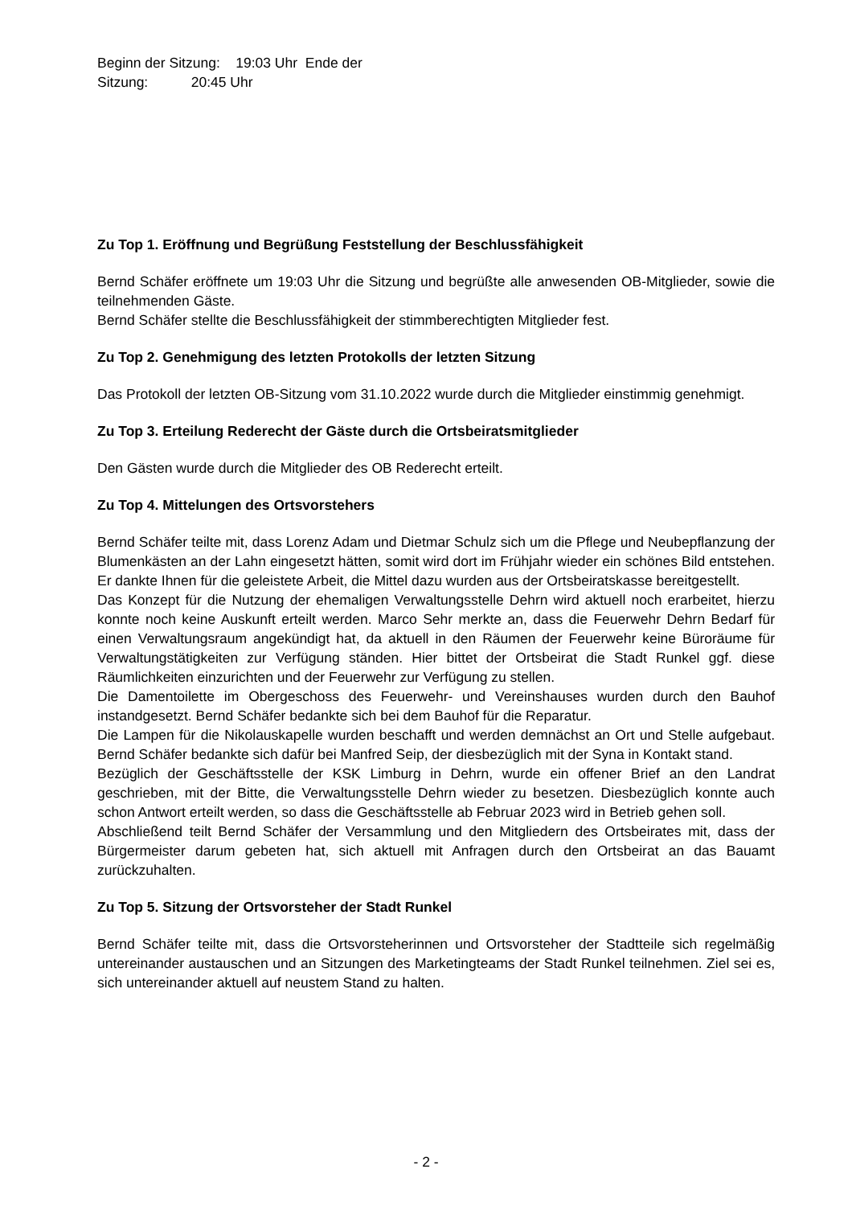Beginn der Sitzung: 19:03 Uhr Ende der
Sitzung: 20:45 Uhr
Zu Top 1. Eröffnung und Begrüßung Feststellung der Beschlussfähigkeit
Bernd Schäfer eröffnete um 19:03 Uhr die Sitzung und begrüßte alle anwesenden OB-Mitglieder, sowie die teilnehmenden Gäste.
Bernd Schäfer stellte die Beschlussfähigkeit der stimmberechtigten Mitglieder fest.
Zu Top 2. Genehmigung des letzten Protokolls der letzten Sitzung
Das Protokoll der letzten OB-Sitzung vom 31.10.2022 wurde durch die Mitglieder einstimmig genehmigt.
Zu Top 3. Erteilung Rederecht der Gäste durch die Ortsbeiratsmitglieder
Den Gästen wurde durch die Mitglieder des OB Rederecht erteilt.
Zu Top 4. Mittelungen des Ortsvorstehers
Bernd Schäfer teilte mit, dass Lorenz Adam und Dietmar Schulz sich um die Pflege und Neubepflanzung der Blumenkästen an der Lahn eingesetzt hätten, somit wird dort im Frühjahr wieder ein schönes Bild entstehen. Er dankte Ihnen für die geleistete Arbeit, die Mittel dazu wurden aus der Ortsbeiratskasse bereitgestellt.
Das Konzept für die Nutzung der ehemaligen Verwaltungsstelle Dehrn wird aktuell noch erarbeitet, hierzu konnte noch keine Auskunft erteilt werden. Marco Sehr merkte an, dass die Feuerwehr Dehrn Bedarf für einen Verwaltungsraum angekündigt hat, da aktuell in den Räumen der Feuerwehr keine Büroräume für Verwaltungstätigkeiten zur Verfügung ständen. Hier bittet der Ortsbeirat die Stadt Runkel ggf. diese Räumlichkeiten einzurichten und der Feuerwehr zur Verfügung zu stellen.
Die Damentoilette im Obergeschoss des Feuerwehr- und Vereinshauses wurden durch den Bauhof instandgesetzt. Bernd Schäfer bedankte sich bei dem Bauhof für die Reparatur.
Die Lampen für die Nikolauskapelle wurden beschafft und werden demnächst an Ort und Stelle aufgebaut. Bernd Schäfer bedankte sich dafür bei Manfred Seip, der diesbezüglich mit der Syna in Kontakt stand.
Bezüglich der Geschäftsstelle der KSK Limburg in Dehrn, wurde ein offener Brief an den Landrat geschrieben, mit der Bitte, die Verwaltungsstelle Dehrn wieder zu besetzen. Diesbezüglich konnte auch schon Antwort erteilt werden, so dass die Geschäftsstelle ab Februar 2023 wird in Betrieb gehen soll.
Abschließend teilt Bernd Schäfer der Versammlung und den Mitgliedern des Ortsbeirates mit, dass der Bürgermeister darum gebeten hat, sich aktuell mit Anfragen durch den Ortsbeirat an das Bauamt zurückzuhalten.
Zu Top 5. Sitzung der Ortsvorsteher der Stadt Runkel
Bernd Schäfer teilte mit, dass die Ortsvorsteherinnen und Ortsvorsteher der Stadtteile sich regelmäßig untereinander austauschen und an Sitzungen des Marketingteams der Stadt Runkel teilnehmen. Ziel sei es, sich untereinander aktuell auf neustem Stand zu halten.
- 2 -